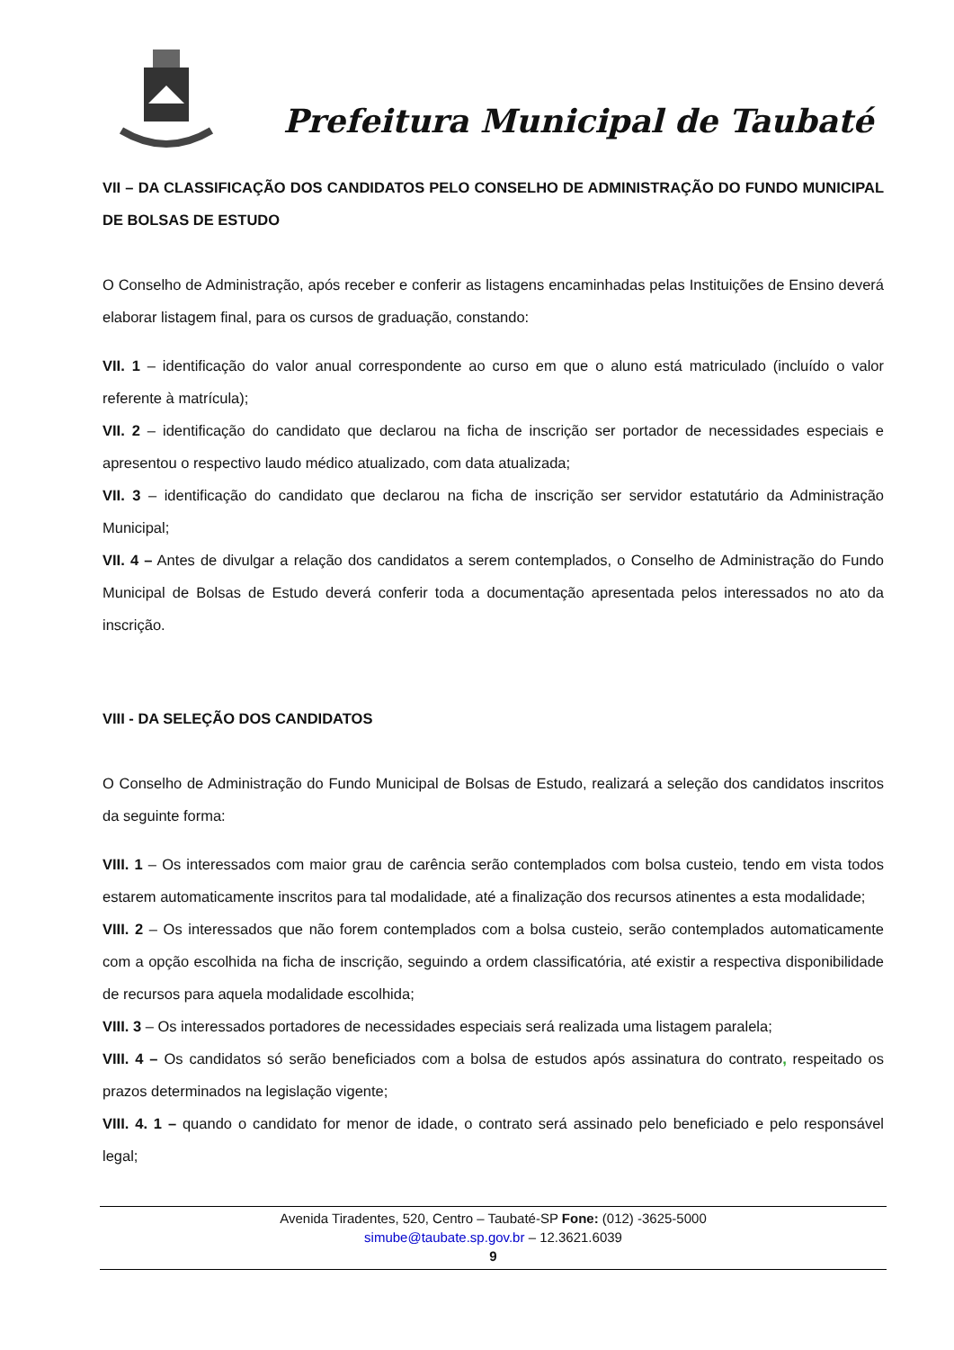Prefeitura Municipal de Taubaté
VII – DA CLASSIFICAÇÃO DOS CANDIDATOS PELO CONSELHO DE ADMINISTRAÇÃO DO FUNDO MUNICIPAL DE BOLSAS DE ESTUDO
O Conselho de Administração, após receber e conferir as listagens encaminhadas pelas Instituições de Ensino deverá elaborar listagem final, para os cursos de graduação, constando:
VII. 1 – identificação do valor anual correspondente ao curso em que o aluno está matriculado (incluído o valor referente à matrícula);
VII. 2 – identificação do candidato que declarou na ficha de inscrição ser portador de necessidades especiais e apresentou o respectivo laudo médico atualizado, com data atualizada;
VII. 3 – identificação do candidato que declarou na ficha de inscrição ser servidor estatutário da Administração Municipal;
VII. 4 – Antes de divulgar a relação dos candidatos a serem contemplados, o Conselho de Administração do Fundo Municipal de Bolsas de Estudo deverá conferir toda a documentação apresentada pelos interessados no ato da inscrição.
VIII - DA SELEÇÃO DOS CANDIDATOS
O Conselho de Administração do Fundo Municipal de Bolsas de Estudo, realizará a seleção dos candidatos inscritos da seguinte forma:
VIII. 1 – Os interessados com maior grau de carência serão contemplados com bolsa custeio, tendo em vista todos estarem automaticamente inscritos para tal modalidade, até a finalização dos recursos atinentes a esta modalidade;
VIII. 2 – Os interessados que não forem contemplados com a bolsa custeio, serão contemplados automaticamente com a opção escolhida na ficha de inscrição, seguindo a ordem classificatória, até existir a respectiva disponibilidade de recursos para aquela modalidade escolhida;
VIII. 3 – Os interessados portadores de necessidades especiais será realizada uma listagem paralela;
VIII. 4 – Os candidatos só serão beneficiados com a bolsa de estudos após assinatura do contrato, respeitado os prazos determinados na legislação vigente;
VIII. 4. 1 – quando o candidato for menor de idade, o contrato será assinado pelo beneficiado e pelo responsável legal;
Avenida Tiradentes, 520, Centro – Taubaté-SP Fone: (012) -3625-5000
simube@taubate.sp.gov.br – 12.3621.6039
9